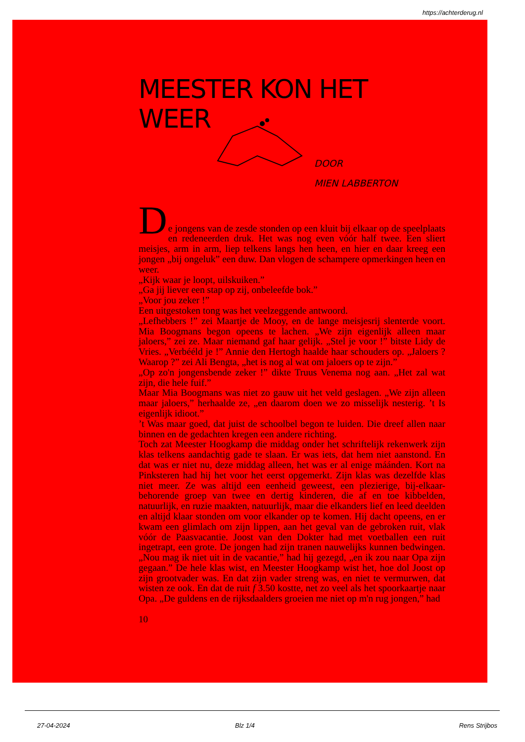https://achterderug.nl
MEESTER KON HET WEER
DOOR
MIEN LABBERTON
D
e jongens van de zesde stonden op een kluit bij elkaar op de speelplaats en redeneerden druk. Het was nog even vóór half twee. Een sliert meisjes, arm in arm, liep telkens langs hen heen, en hier en daar kreeg een jongen „bij ongeluk” een duw. Dan vlogen de schampere opmerkingen heen en weer.
„Kijk waar je loopt, uilskuiken.”
„Ga jij liever een stap op zij, onbeleefde bok.”
„Voor jou zeker !”
Een uitgestoken tong was het veelzeggende antwoord.
„Lefhebbers !” zei Maartje de Mooy, en de lange meisjesrij slenterde voort. Mia Boogmans begon opeens te lachen. „We zijn eigenlijk alleen maar jaloers,” zei ze. Maar niemand gaf haar gelijk. „Stel je voor !” bitste Lidy de Vries. „Verbééld je !” Annie den Hertogh haalde haar schouders op. „Jaloers ? Waarop ?” zei Ali Bengta, „het is nog al wat om jaloers op te zijn.”
„Op zo'n jongensbende zeker !” dikte Truus Venema nog aan. „Het zal wat zijn, die hele fuif.”
Maar Mia Boogmans was niet zo gauw uit het veld geslagen. „We zijn alleen maar jaloers,” herhaalde ze, „en daarom doen we zo misselijk nesterig. ’t Is eigenlijk idioot.”
’t Was maar goed, dat juist de schoolbel begon te luiden. Die dreef allen naar binnen en de gedachten kregen een andere richting.
Toch zat Meester Hoogkamp die middag onder het schriftelijk rekenwerk zijn klas telkens aandachtig gade te slaan. Er was iets, dat hem niet aanstond. En dat was er niet nu, deze middag alleen, het was er al enige máánden. Kort na Pinksteren had hij het voor het eerst opgemerkt. Zijn klas was dezelfde klas niet meer. Ze was altijd een eenheid geweest, een plezierige, bij-elkaar-behorende groep van twee en dertig kinderen, die af en toe kibbelden, natuurlijk, en ruzie maakten, natuurlijk, maar die elkanders lief en leed deelden en altijd klaar stonden om voor elkander op te komen. Hij dacht opeens, en er kwam een glimlach om zijn lippen, aan het geval van de gebroken ruit, vlak vóór de Paasvacantie. Joost van den Dokter had met voetballen een ruit ingetrapt, een grote. De jongen had zijn tranen nauwelijks kunnen bedwingen. „Nou mag ik niet uit in de vacantie,” had hij gezegd, „en ik zou naar Opa zijn gegaan.” De hele klas wist, en Meester Hoogkamp wist het, hoe dol Joost op zijn grootvader was. En dat zijn vader streng was, en niet te vermurwen, dat wisten ze ook. En dat de ruit f 3.50 kostte, net zo veel als het spoorkaartje naar Opa. „De guldens en de rijksdaalders groeien me niet op m'n rug jongen,” had
10
27-04-2024 Blz 1/4 Rens Strijbos